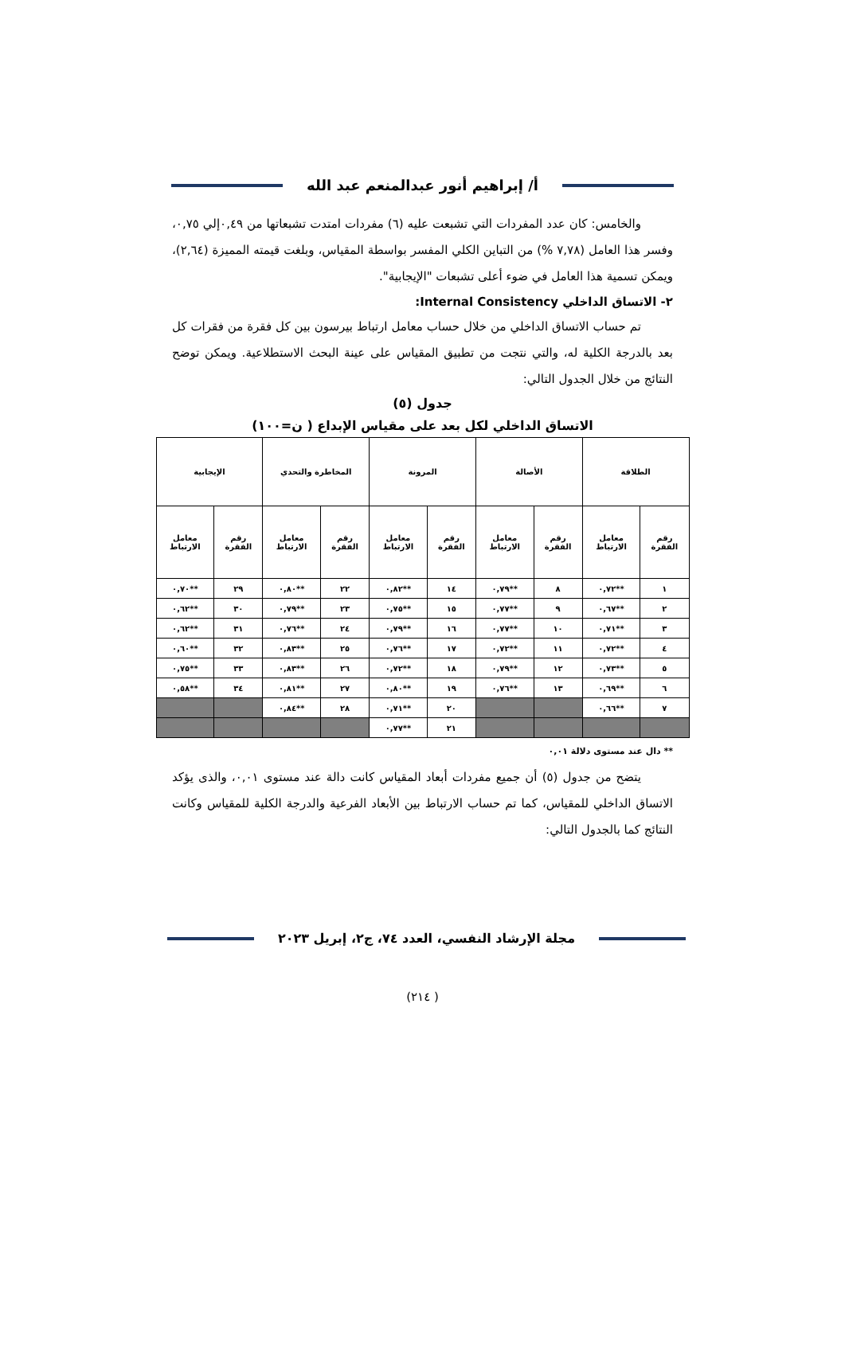أ/ إبراهيم أنور عبدالمنعم عبد الله
والخامس: كان عدد المفردات التي تشبعت عليه (٦) مفردات امتدت تشبعاتها من ٠,٤٩إلي ٠,٧٥، وفسر هذا العامل (٧,٧٨ %) من التباين الكلي المفسر بواسطة المقياس، وبلغت قيمته المميزة (٢,٦٤)، ويمكن تسمية هذا العامل في ضوء أعلى تشبعات "الإيجابية".
٢- الاتساق الداخلي Internal Consistency:
تم حساب الاتساق الداخلي من خلال حساب معامل ارتباط بيرسون بين كل فقرة من فقرات كل بعد بالدرجة الكلية له، والتي نتجت من تطبيق المقياس على عينة البحث الاستطلاعية. ويمكن توضح النتائج من خلال الجدول التالي:
جدول (٥)
الاتساق الداخلي لكل بعد على مقياس الإبداع ( ن=١٠٠)
| الطلاقة | | الأصالة | | المرونة | | المخاطرة والتحدي | | الإيجابية | |
| --- | --- | --- | --- | --- | --- | --- | --- | --- | --- |
| رقم الفقرة | معامل الارتباط | رقم الفقرة | معامل الارتباط | رقم الفقرة | معامل الارتباط | رقم الفقرة | معامل الارتباط | رقم الفقرة | معامل الارتباط |
| ١ | **٠,٧٢ | ٨ | **٠,٧٩ | ١٤ | **٠,٨٢ | ٢٢ | **٠,٨٠ | ٢٩ | **٠,٧٠ |
| ٢ | **٠,٦٧ | ٩ | **٠,٧٧ | ١٥ | **٠,٧٥ | ٢٣ | **٠,٧٩ | ٣٠ | **٠,٦٢ |
| ٣ | **٠,٧١ | ١٠ | **٠,٧٧ | ١٦ | **٠,٧٩ | ٢٤ | **٠,٧٦ | ٣١ | **٠,٦٢ |
| ٤ | **٠,٧٢ | ١١ | **٠,٧٢ | ١٧ | **٠,٧٦ | ٢٥ | **٠,٨٣ | ٣٢ | **٠,٦٠ |
| ٥ | **٠,٧٣ | ١٢ | **٠,٧٩ | ١٨ | **٠,٧٢ | ٢٦ | **٠,٨٣ | ٣٣ | **٠,٧٥ |
| ٦ | **٠,٦٩ | ١٣ | **٠,٧٦ | ١٩ | **٠,٨٠ | ٢٧ | **٠,٨١ | ٣٤ | **٠,٥٨ |
| ٧ | **٠,٦٦ | | | ٢٠ | **٠,٧١ | ٢٨ | **٠,٨٤ | | |
| | | | | ٢١ | **٠,٧٧ | | | | |
** دال عند مستوى دلالة ٠,٠١
يتضح من جدول (٥) أن جميع مفردات أبعاد المقياس كانت دالة عند مستوى ٠,٠١، والذى يؤكد الاتساق الداخلي للمقياس، كما تم حساب الارتباط بين الأبعاد الفرعية والدرجة الكلية للمقياس وكانت النتائج كما بالجدول التالي:
مجلة الإرشاد النفسي، العدد ٧٤، ج٢، إبريل ٢٠٢٣
( ٢١٤)